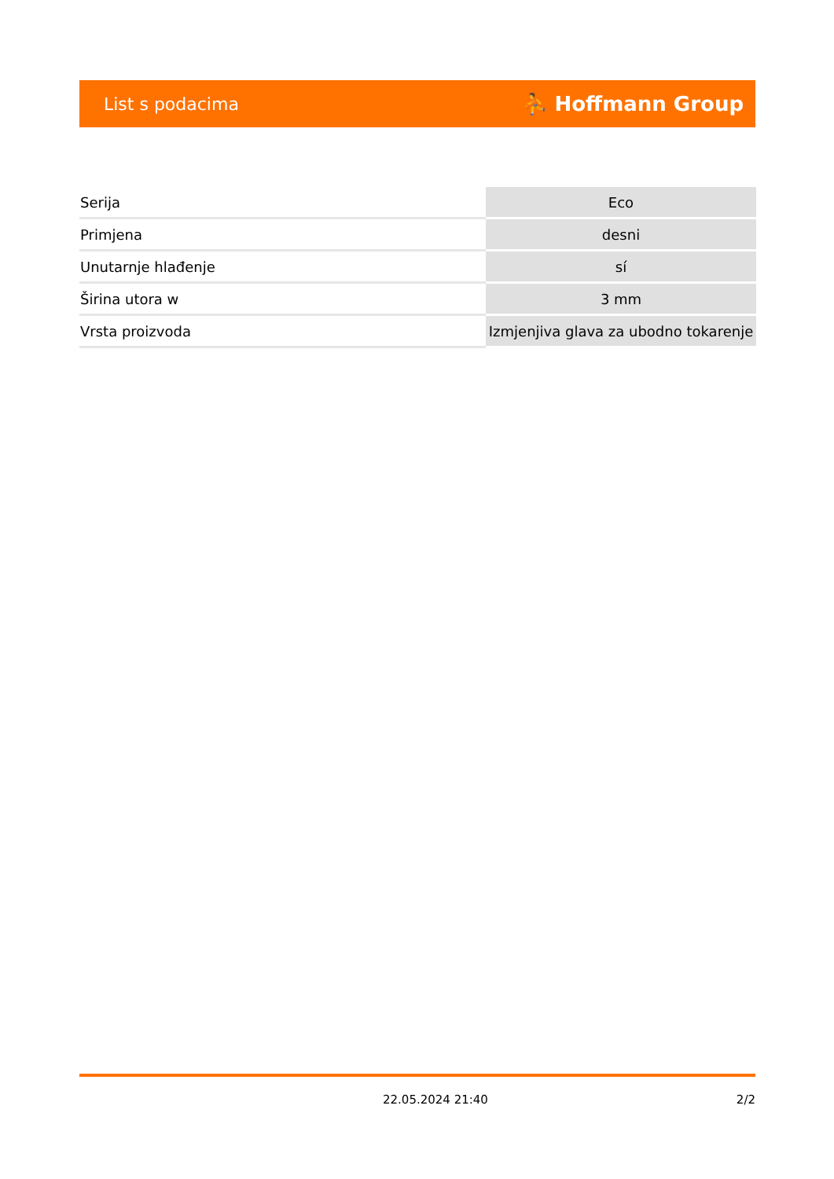List s podacima ⛹ Hoffmann Group
| Serija | Eco |
| Primjena | desni |
| Unutarnje hlađenje | sí |
| Širina utora w | 3 mm |
| Vrsta proizvoda | Izmjenjiva glava za ubodno tokarenje |
22.05.2024 21:40 2/2